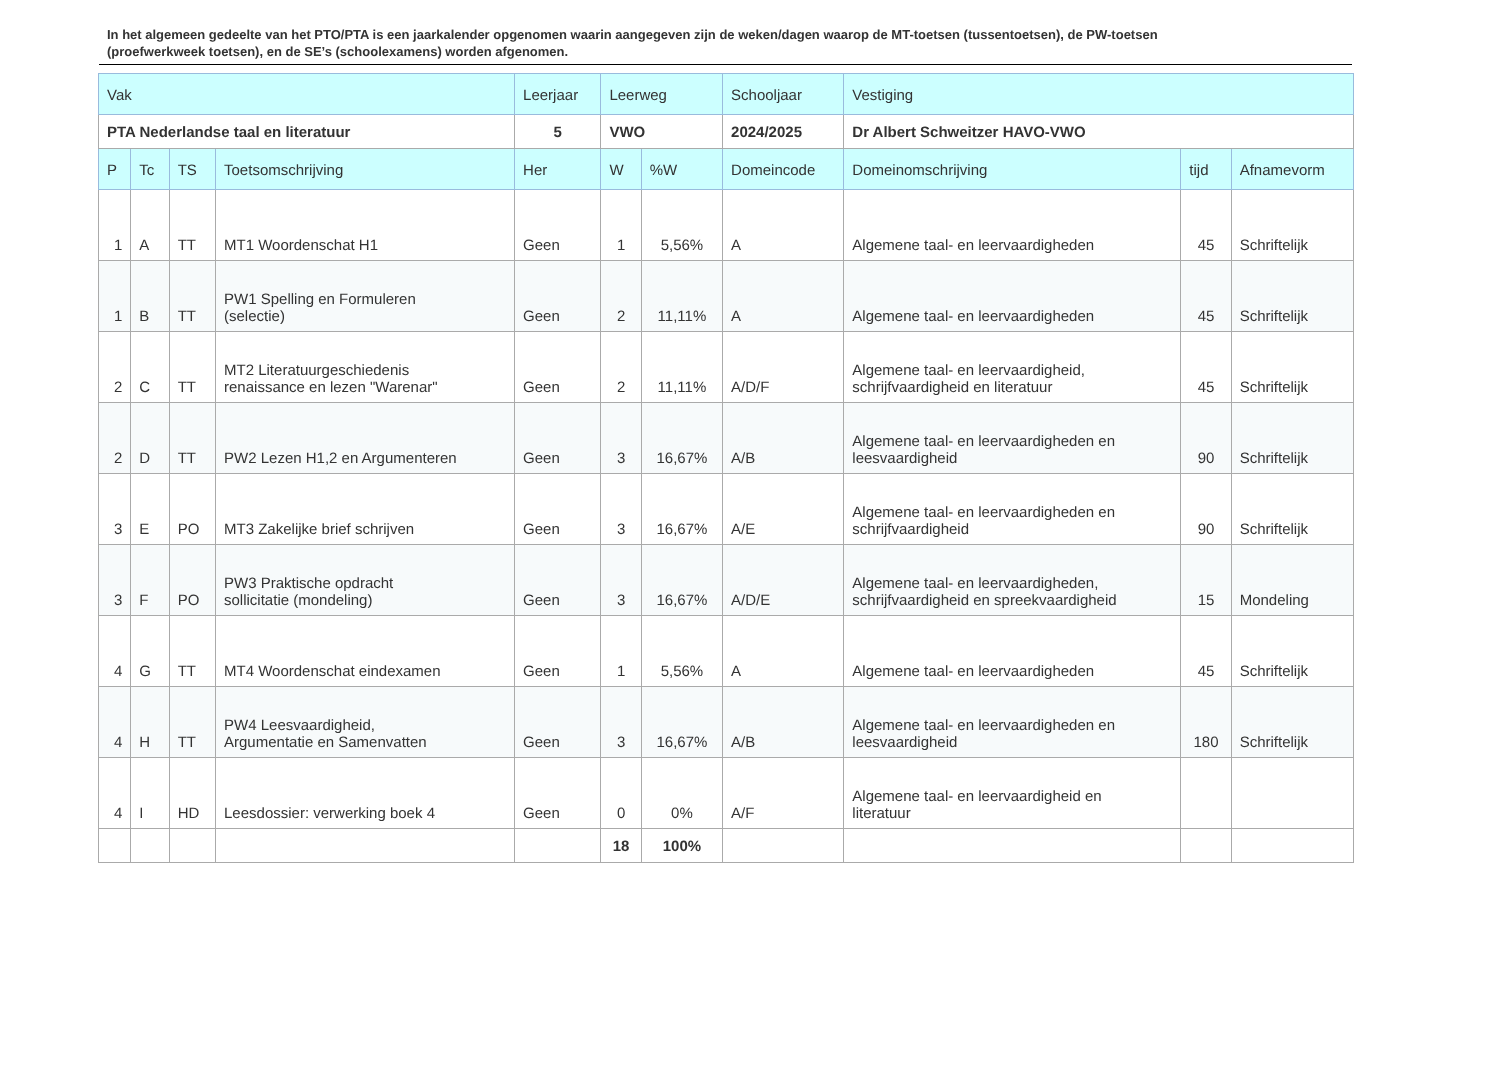In het algemeen gedeelte van het PTO/PTA is een jaarkalender opgenomen waarin aangegeven zijn de weken/dagen waarop de MT-toetsen (tussentoetsen), de PW-toetsen (proefwerkweek toetsen), en de SE’s (schoolexamens) worden afgenomen.
| Vak | | | | Leerjaar | Leerweg | | Schooljaar | Vestiging | | |
| --- | --- | --- | --- | --- | --- | --- | --- | --- | --- | --- |
| PTA Nederlandse taal en literatuur | | | | 5 | VWO | | 2024/2025 | Dr Albert Schweitzer HAVO-VWO | | |
| P | Tc | TS | Toetsomschrijving | Her | W | %W | Domeincode | Domeinomschrijving | tijd | Afnamevorm |
| 1 | A | TT | MT1 Woordenschat H1 | Geen | 1 | 5,56% | A | Algemene taal- en leervaardigheden | 45 | Schriftelijk |
| 1 | B | TT | PW1 Spelling en Formuleren (selectie) | Geen | 2 | 11,11% | A | Algemene taal- en leervaardigheden | 45 | Schriftelijk |
| 2 | C | TT | MT2 Literatuurgeschiedenis renaissance en lezen "Warenar" | Geen | 2 | 11,11% | A/D/F | Algemene taal- en leervaardigheid, schrijfvaardigheid en literatuur | 45 | Schriftelijk |
| 2 | D | TT | PW2 Lezen H1,2 en Argumenteren | Geen | 3 | 16,67% | A/B | Algemene taal- en leervaardigheden en leesvaardigheid | 90 | Schriftelijk |
| 3 | E | PO | MT3 Zakelijke brief schrijven | Geen | 3 | 16,67% | A/E | Algemene taal- en leervaardigheden en schrijfvaardigheid | 90 | Schriftelijk |
| 3 | F | PO | PW3 Praktische opdracht sollicitatie (mondeling) | Geen | 3 | 16,67% | A/D/E | Algemene taal- en leervaardigheden, schrijfvaardigheid en spreekvaardigheid | 15 | Mondeling |
| 4 | G | TT | MT4 Woordenschat eindexamen | Geen | 1 | 5,56% | A | Algemene taal- en leervaardigheden | 45 | Schriftelijk |
| 4 | H | TT | PW4 Leesvaardigheid, Argumentatie en Samenvatten | Geen | 3 | 16,67% | A/B | Algemene taal- en leervaardigheden en leesvaardigheid | 180 | Schriftelijk |
| 4 | I | HD | Leesdossier: verwerking boek 4 | Geen | 0 | 0% | A/F | Algemene taal- en leervaardigheid en literatuur | | |
| | | | | | 18 | 100% | | | | |